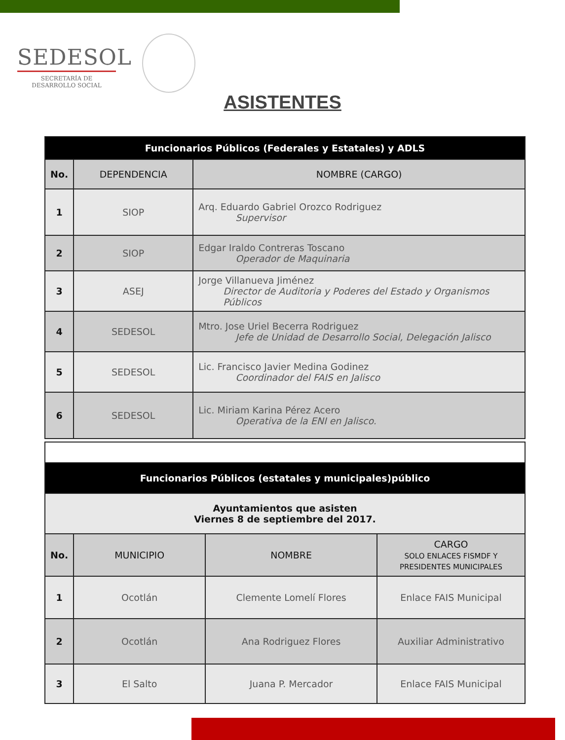SEDESOL
SECRETARÍA DE
DESARROLLO SOCIAL
ASISTENTES
| Funcionarios Públicos (Federales y Estatales) y ADLS | | |
| No. | DEPENDENCIA | NOMBRE (CARGO) |
| 1 | SIOP | Arq. Eduardo Gabriel Orozco Rodriguez Supervisor |
| 2 | SIOP | Edgar Iraldo Contreras Toscano Operador de Maquinaria |
| 3 | ASEJ | Jorge Villanueva Jiménez Director de Auditoria y Poderes del Estado y Organismos Públicos |
| 4 | SEDESOL | Mtro. Jose Uriel Becerra Rodriguez Jefe de Unidad de Desarrollo Social, Delegación Jalisco |
| 5 | SEDESOL | Lic. Francisco Javier Medina Godinez Coordinador del FAIS en Jalisco |
| 6 | SEDESOL | Lic. Miriam Karina Pérez Acero Operativa de la ENI en Jalisco. |
| Funcionarios Públicos (estatales y municipales)público | | | |
| Ayuntamientos que asisten Viernes 8 de septiembre del 2017. | | | |
| No. | MUNICIPIO | NOMBRE | CARGO SOLO ENLACES FISMDF Y PRESIDENTES MUNICIPALES |
| 1 | Ocotlán | Clemente Lomelí Flores | Enlace FAIS Municipal |
| 2 | Ocotlán | Ana Rodriguez Flores | Auxiliar Administrativo |
| 3 | El Salto | Juana P. Mercador | Enlace FAIS Municipal |